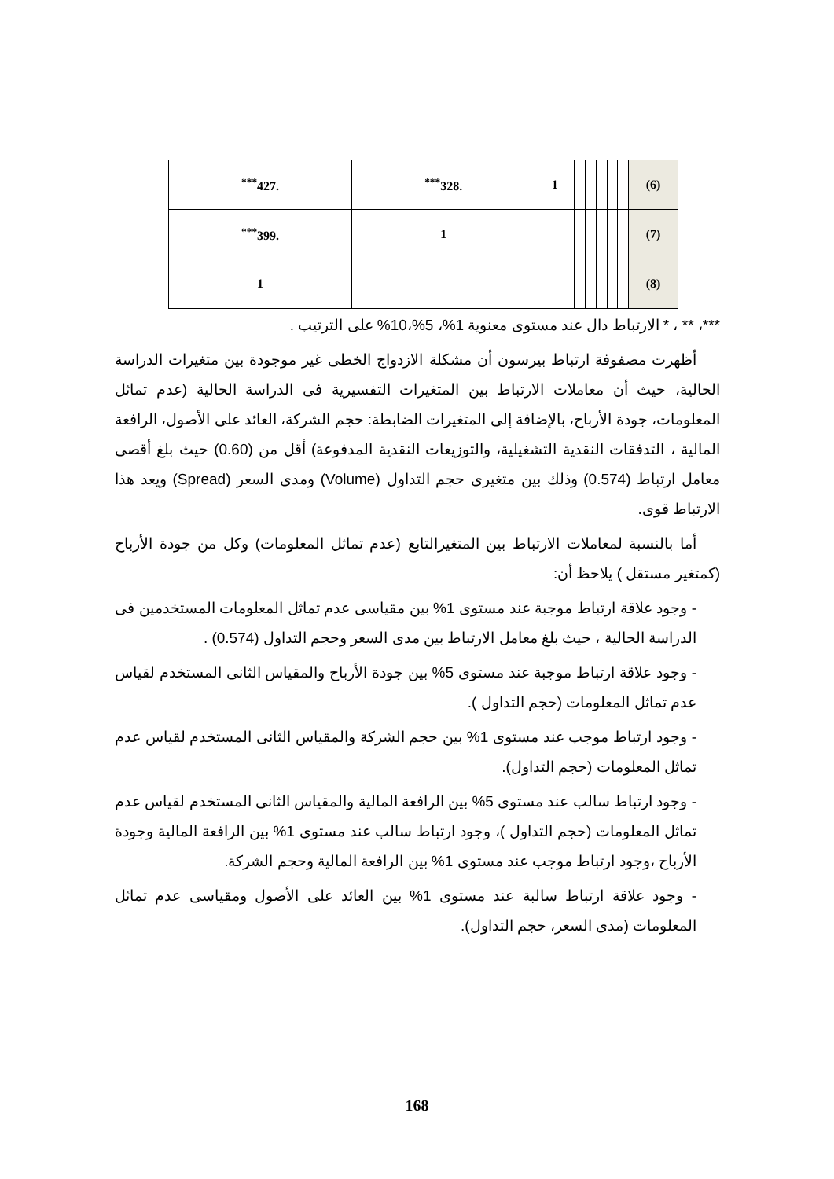| (6) | | | | | | 1 | .328<sup>***</sup> | .427<sup>***</sup> |
| (7) | | | | | | | 1 | .399<sup>***</sup> |
| (8) | | | | | | | | 1 |
***، ** ، * الارتباط دال عند مستوى معنوية 1%، 5%،10% على الترتيب .
أظهرت مصفوفة ارتباط بيرسون أن مشكلة الازدواج الخطى غير موجودة بين متغيرات الدراسة الحالية، حيث أن معاملات الارتباط بين المتغيرات التفسيرية فى الدراسة الحالية (عدم تماثل المعلومات، جودة الأرباح، بالإضافة إلى المتغيرات الضابطة: حجم الشركة، العائد على الأصول، الرافعة المالية ، التدفقات النقدية التشغيلية، والتوزيعات النقدية المدفوعة) أقل من (0.60) حيث بلغ أقصى معامل ارتباط (0.574) وذلك بين متغيرى حجم التداول (Volume) ومدى السعر (Spread) ويعد هذا الارتباط قوى.
أما بالنسبة لمعاملات الارتباط بين المتغيرالتابع (عدم تماثل المعلومات) وكل من جودة الأرباح (كمتغير مستقل ) يلاحظ أن:
- وجود علاقة ارتباط موجبة عند مستوى 1% بين مقياسى عدم تماثل المعلومات المستخدمين فى الدراسة الحالية ، حيث بلغ معامل الارتباط بين مدى السعر وحجم التداول (0.574) .
- وجود علاقة ارتباط موجبة عند مستوى 5% بين جودة الأرباح والمقياس الثانى المستخدم لقياس عدم تماثل المعلومات (حجم التداول ).
- وجود ارتباط موجب عند مستوى 1% بين حجم الشركة والمقياس الثانى المستخدم لقياس عدم تماثل المعلومات (حجم التداول).
- وجود ارتباط سالب عند مستوى 5% بين الرافعة المالية والمقياس الثانى المستخدم لقياس عدم تماثل المعلومات (حجم التداول )، وجود ارتباط سالب عند مستوى 1% بين الرافعة المالية وجودة الأرباح ،وجود ارتباط موجب عند مستوى 1% بين الرافعة المالية وحجم الشركة.
- وجود علاقة ارتباط سالبة عند مستوى 1% بين العائد على الأصول ومقياسى عدم تماثل المعلومات (مدى السعر، حجم التداول).
168